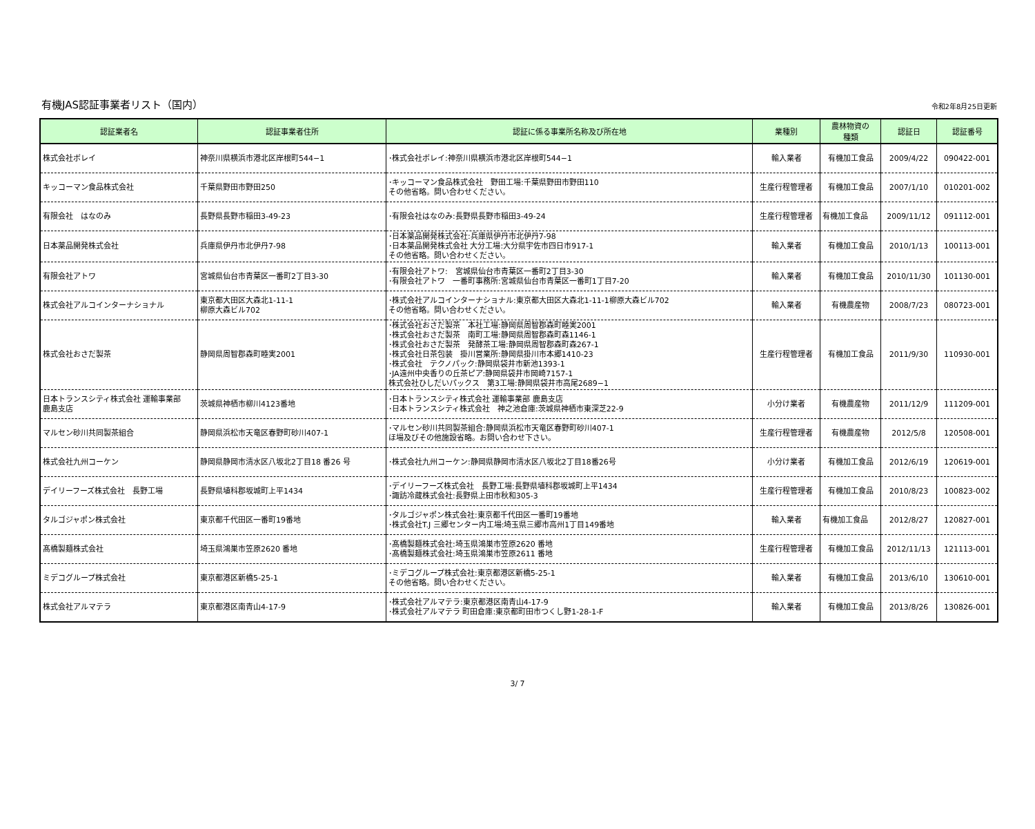有機JAS認証事業者リスト（国内）
令和2年8月25日更新
| 認証業者名 | 認証事業者住所 | 認証に係る事業所名称及び所在地 | 業種別 | 農林物資の 種類 | 認証日 | 認証番号 |
| --- | --- | --- | --- | --- | --- | --- |
| 株式会社ボレイ | 神奈川県横浜市港北区岸根町544−1 | ･株式会社ボレイ:神奈川県横浜市港北区岸根町544−1 | 輸入業者 | 有機加工食品 | 2009/4/22 | 090422-001 |
| キッコーマン食品株式会社 | 千葉県野田市野田250 | ･キッコーマン食品株式会社 野田工場:千葉県野田市野田110 その他省略。問い合わせください。 | 生産行程管理者 | 有機加工食品 | 2007/1/10 | 010201-002 |
| 有限会社 はなのみ | 長野県長野市稲田3-49-23 | ･有限会社はなのみ:長野県長野市稲田3-49-24 | 生産行程管理者 | 有機加工食品 | 2009/11/12 | 091112-001 |
| 日本薬品開発株式会社 | 兵庫県伊丹市北伊丹7-98 | ･日本薬品開発株式会社:兵庫県伊丹市北伊丹7-98 ･日本薬品開発株式会社 大分工場:大分県宇佐市四日市917-1 その他省略。問い合わせください。 | 輸入業者 | 有機加工食品 | 2010/1/13 | 100113-001 |
| 有限会社アトワ | 宮城県仙台市青葉区一番町2丁目3-30 | ･有限会社アトワ: 宮城県仙台市青葉区一番町2丁目3-30 ･有限会社アトワ 一番町事務所:宮城県仙台市青葉区一番町1丁目7-20 | 輸入業者 | 有機加工食品 | 2010/11/30 | 101130-001 |
| 株式会社アルコインターナショナル | 東京都大田区大森北1-11-1 柳原大森ビル702 | ･株式会社アルコインターナショナル:東京都大田区大森北1-11-1柳原大森ビル702 その他省略。問い合わせください。 | 輸入業者 | 有機農産物 | 2008/7/23 | 080723-001 |
| 株式会社おさだ製茶 | 静岡県周智郡森町睦実2001 | ･株式会社おさだ製茶 本社工場:静岡県周智郡森町睦実2001 ･株式会社おさだ製茶 南町工場:静岡県周智郡森町森1146-1 ･株式会社おさだ製茶 発酵茶工場:静岡県周智郡森町森267-1 ･株式会社日茶包装 掛川営業所:静岡県掛川市本郷1410-23 ･株式会社 テクノパック:静岡県袋井市新池1393-1 ･JA遠州中央香りの丘茶ピア:静岡県袋井市岡崎7157-1 株式会社ひしだいパックス 第3工場:静岡県袋井市高尾2689−1 | 生産行程管理者 | 有機加工食品 | 2011/9/30 | 110930-001 |
| 日本トランスシティ株式会社 運輸事業部 鹿島支店 | 茨城県神栖市柳川4123番地 | ･日本トランスシティ株式会社 運輸事業部 鹿島支店 ･日本トランスシティ株式会社 神之池倉庫:茨城県神栖市東深芝22-9 | 小分け業者 | 有機農産物 | 2011/12/9 | 111209-001 |
| マルセン砂川共同製茶組合 | 静岡県浜松市天竜区春野町砂川407-1 | ･マルセン砂川共同製茶組合:静岡県浜松市天竜区春野町砂川407-1 ほ場及びその他施設省略。お問い合わせ下さい。 | 生産行程管理者 | 有機農産物 | 2012/5/8 | 120508-001 |
| 株式会社九州コーケン | 静岡県静岡市清水区八坂北2丁目18 番26 号 | ･株式会社九州コーケン:静岡県静岡市清水区八坂北2丁目18番26号 | 小分け業者 | 有機加工食品 | 2012/6/19 | 120619-001 |
| デイリーフーズ株式会社 長野工場 | 長野県埴科郡坂城町上平1434 | ･デイリーフーズ株式会社 長野工場:長野県埴科郡坂城町上平1434 ･諏訪冷蔵株式会社:長野県上田市秋和305-3 | 生産行程管理者 | 有機加工食品 | 2010/8/23 | 100823-002 |
| タルゴジャポン株式会社 | 東京都千代田区一番町19番地 | ･タルゴジャポン株式会社:東京都千代田区一番町19番地 ･株式会社T.J 三郷センター内工場:埼玉県三郷市高州1丁目149番地 | 輸入業者 | 有機加工食品 | 2012/8/27 | 120827-001 |
| 髙橋製麺株式会社 | 埼玉県鴻巣市笠原2620 番地 | ･髙橋製麺株式会社:埼玉県鴻巣市笠原2620 番地 ･髙橋製麺株式会社:埼玉県鴻巣市笠原2611 番地 | 生産行程管理者 | 有機加工食品 | 2012/11/13 | 121113-001 |
| ミデコグループ株式会社 | 東京都港区新橋5-25-1 | ･ミデコグループ株式会社:東京都港区新橋5-25-1 その他省略。問い合わせください。 | 輸入業者 | 有機加工食品 | 2013/6/10 | 130610-001 |
| 株式会社アルマテラ | 東京都港区南青山4-17-9 | ･株式会社アルマテラ:東京都港区南青山4-17-9 ･株式会社アルマテラ 町田倉庫:東京都町田市つくし野1-28-1-F | 輸入業者 | 有機加工食品 | 2013/8/26 | 130826-001 |
3/ 7